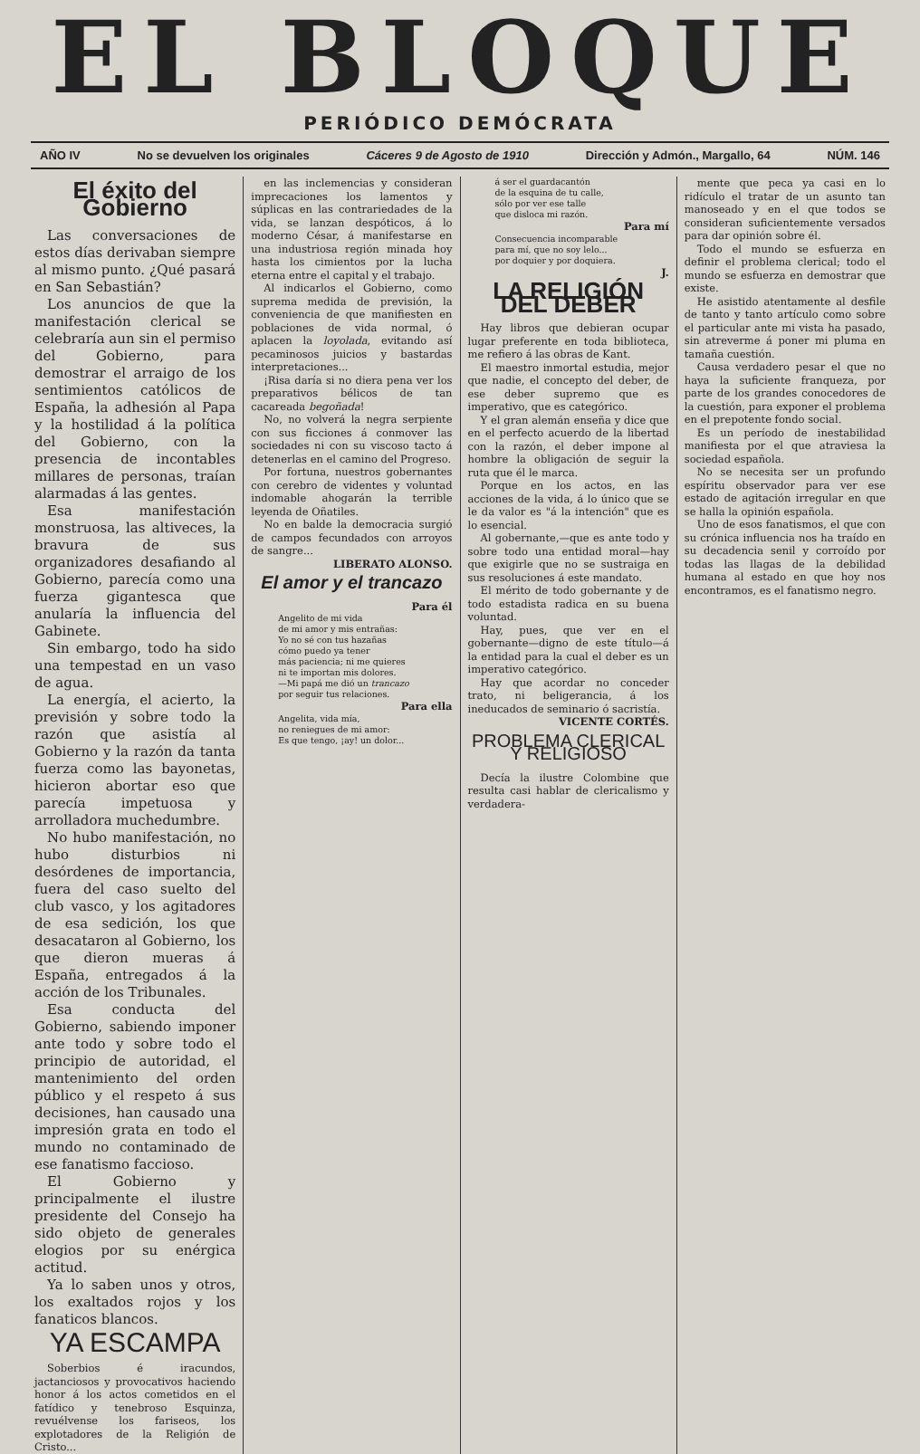EL BLOQUE
PERIÓDICO DEMÓCRATA
AÑO IV No se devuelven los originales Cáceres 9 de Agosto de 1910 Dirección y Admón., Margallo, 64 NÚM. 146
El éxito del Gobierno
Las conversaciones de estos días derivaban siempre al mismo punto. ¿Qué pasará en San Sebastián?
Los anuncios de que la manifestación clerical se celebraría aun sin el permiso del Gobierno, para demostrar el arraigo de los sentimientos católicos de España, la adhesión al Papa y la hostilidad á la política del Gobierno, con la presencia de incontables millares de personas, traían alarmadas á las gentes.
Esa manifestación monstruosa, las altiveces, la bravura de sus organizadores desafiando al Gobierno, parecía como una fuerza gigantesca que anularía la influencia del Gabinete.
Sin embargo, todo ha sido una tempestad en un vaso de agua.
La energía, el acierto, la previsión y sobre todo la razón que asistía al Gobierno y la razón da tanta fuerza como las bayonetas, hicieron abortar eso que parecía impetuosa y arrolladora muchedumbre.
No hubo manifestación, no hubo disturbios ni desórdenes de importancia, fuera del caso suelto del club vasco, y los agitadores de esa sedición, los que desacataron al Gobierno, los que dieron mueras á España, entregados á la acción de los Tribunales.
Esa conducta del Gobierno, sabiendo imponer ante todo y sobre todo el principio de autoridad, el mantenimiento del orden público y el respeto á sus decisiones, han causado una impresión grata en todo el mundo no contaminado de ese fanatismo faccioso.
El Gobierno y principalmente el ilustre presidente del Consejo ha sido objeto de generales elogios por su enérgica actitud.
Ya lo saben unos y otros, los exaltados rojos y los fanaticos blancos.
YA ESCAMPA
Soberbios é iracundos, jactanciosos y provocativos haciendo honor á los actos cometidos en el fatídico y tenebroso Esquinza, revuélvense los fariseos, los explotadores de la Religión de Cristo...
en las inclemencias y consideran imprecaciones los lamentos y súplicas en las contrariedades de la vida, se lanzan despóticos, á lo moderno César, á manifestarse en una industriosa región minada hoy hasta los cimientos por la lucha eterna entre el capital y el trabajo.
Al indicarlos el Gobierno, como suprema medida de previsión, la conveniencia de que manifiesten en poblaciones de vida normal, ó aplacen la loyolada, evitando así pecaminosos juicios y bastardas interpretaciones...
¡Risa daría si no diera pena ver los preparativos bélicos de tan cacareada begoñada!
No, no volverá la negra serpiente con sus ficciones á conmover las sociedades ni con su viscoso tacto á detenerlas en el camino del Progreso.
Por fortuna, nuestros gobernantes con cerebro de videntes y voluntad indomable ahogarán la terrible leyenda de Oñatiles.
No en balde la democracia surgió de campos fecundados con arroyos de sangre...
LIBERATO ALONSO.
El amor y el trancazo
Para él
Angelito de mi vida
de mi amor y mis entrañas:
Yo no sé con tus hazañas
cómo puedo ya tener
más paciencia; ni me quieres
ni te importan mis dolores.
—Mi papá me dió un trancazo
por seguir tus relaciones.
Para ella
Angelita, vida mía,
no reniegues de mi amor:
Es que tengo, ¡ay! un dolor...
á ser el guardacantón
de la esquina de tu calle,
sólo por ver ese talle
que disloca mi razón.
Para mí
Consecuencia incomparable
para mí, que no soy lelo...
por doquier y por doquiera.
J.
LA RELIGIÓN DEL DEBER
Hay libros que debieran ocupar lugar preferente en toda biblioteca, me refiero á las obras de Kant.
El maestro inmortal estudia, mejor que nadie, el concepto del deber, de ese deber supremo que es imperativo, que es categórico.
Y el gran alemán enseña y dice que en el perfecto acuerdo de la libertad con la razón, el deber impone al hombre la obligación de seguir la ruta que él le marca.
Porque en los actos, en las acciones de la vida, á lo único que se le da valor es "á la intención" que es lo esencial.
Al gobernante,—que es ante todo y sobre todo una entidad moral—hay que exigirle que no se sustraiga en sus resoluciones á este mandato.
El mérito de todo gobernante y de todo estadista radica en su buena voluntad.
Hay, pues, que ver en el gobernante—digno de este título—á la entidad para la cual el deber es un imperativo categórico.
Hay que acordar no conceder trato, ni beligerancia, á los ineducados de seminario ó sacristía.
VICENTE CORTÉS.
PROBLEMA CLERICAL Y RELIGIOSO
Decía la ilustre Colombine que resulta casi hablar de clericalismo y verdadera-
mente que peca ya casi en lo ridículo el tratar de un asunto tan manoseado y en el que todos se consideran suficientemente versados para dar opinión sobre él.
Todo el mundo se esfuerza en definir el problema clerical; todo el mundo se esfuerza en demostrar que existe.
He asistido atentamente al desfile de tanto y tanto artículo como sobre el particular ante mi vista ha pasado, sin atreverme á poner mi pluma en tamaña cuestión.
Causa verdadero pesar el que no haya la suficiente franqueza, por parte de los grandes conocedores de la cuestión, para exponer el problema en el prepotente fondo social.
Es un período de inestabilidad manifiesta por el que atraviesa la sociedad española.
No se necesita ser un profundo espíritu observador para ver ese estado de agitación irregular en que se halla la opinión española.
Uno de esos fanatismos, el que con su crónica influencia nos ha traído en su decadencia senil y corroído por todas las llagas de la debilidad humana al estado en que hoy nos encontramos, es el fanatismo negro.